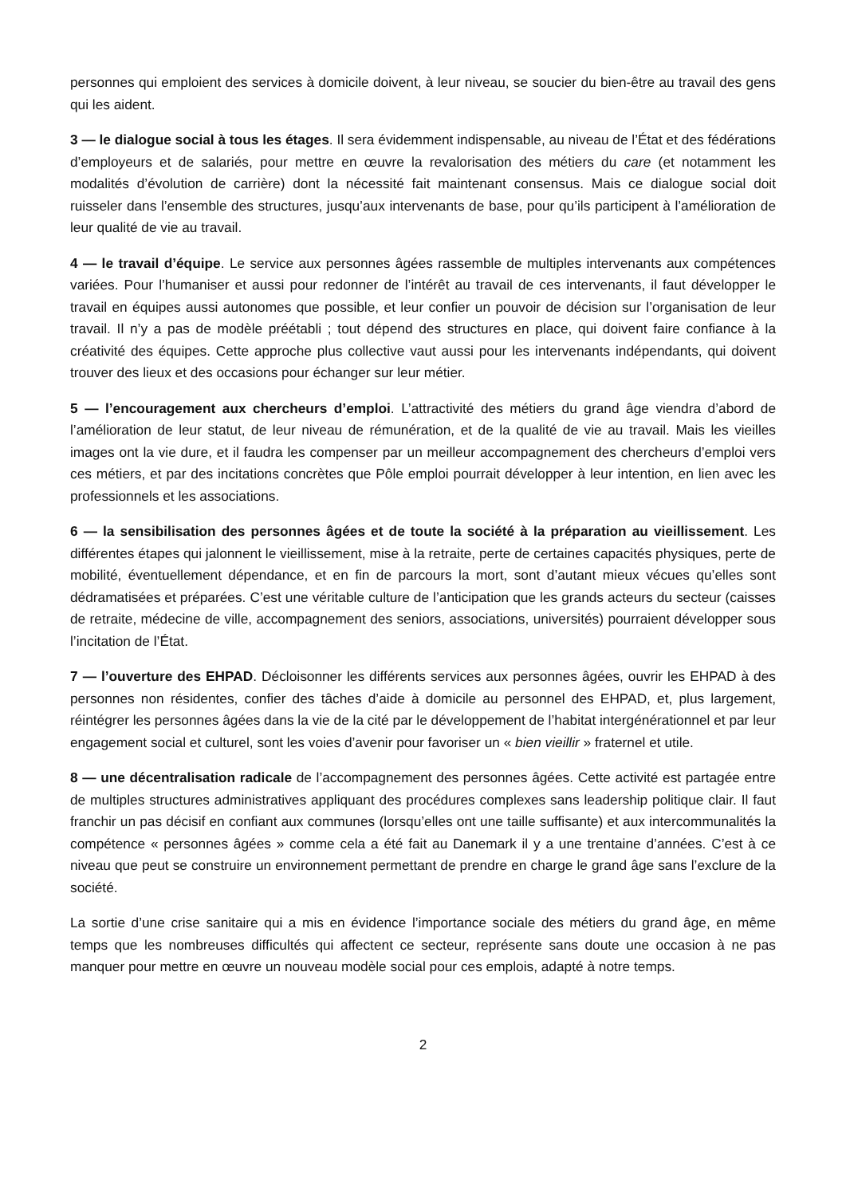personnes qui emploient des services à domicile doivent, à leur niveau, se soucier du bien-être au travail des gens qui les aident.
3 — le dialogue social à tous les étages. Il sera évidemment indispensable, au niveau de l’État et des fédérations d’employeurs et de salariés, pour mettre en œuvre la revalorisation des métiers du care (et notamment les modalités d’évolution de carrière) dont la nécessité fait maintenant consensus. Mais ce dialogue social doit ruisseler dans l’ensemble des structures, jusqu’aux intervenants de base, pour qu’ils participent à l’amélioration de leur qualité de vie au travail.
4 — le travail d’équipe. Le service aux personnes âgées rassemble de multiples intervenants aux compétences variées. Pour l’humaniser et aussi pour redonner de l’intérêt au travail de ces intervenants, il faut développer le travail en équipes aussi autonomes que possible, et leur confier un pouvoir de décision sur l’organisation de leur travail. Il n’y a pas de modèle préétabli ; tout dépend des structures en place, qui doivent faire confiance à la créativité des équipes. Cette approche plus collective vaut aussi pour les intervenants indépendants, qui doivent trouver des lieux et des occasions pour échanger sur leur métier.
5 — l’encouragement aux chercheurs d’emploi. L’attractivité des métiers du grand âge viendra d’abord de l’amélioration de leur statut, de leur niveau de rémunération, et de la qualité de vie au travail. Mais les vieilles images ont la vie dure, et il faudra les compenser par un meilleur accompagnement des chercheurs d’emploi vers ces métiers, et par des incitations concrètes que Pôle emploi pourrait développer à leur intention, en lien avec les professionnels et les associations.
6 — la sensibilisation des personnes âgées et de toute la société à la préparation au vieillissement. Les différentes étapes qui jalonnent le vieillissement, mise à la retraite, perte de certaines capacités physiques, perte de mobilité, éventuellement dépendance, et en fin de parcours la mort, sont d’autant mieux vécues qu’elles sont dédramatisées et préparées. C’est une véritable culture de l’anticipation que les grands acteurs du secteur (caisses de retraite, médecine de ville, accompagnement des seniors, associations, universités) pourraient développer sous l’incitation de l’État.
7 — l’ouverture des EHPAD. Décloisonner les différents services aux personnes âgées, ouvrir les EHPAD à des personnes non résidentes, confier des tâches d’aide à domicile au personnel des EHPAD, et, plus largement, réintégrer les personnes âgées dans la vie de la cité par le développement de l’habitat intergénérationnel et par leur engagement social et culturel, sont les voies d’avenir pour favoriser un « bien vieillir » fraternel et utile.
8 — une décentralisation radicale de l’accompagnement des personnes âgées. Cette activité est partagée entre de multiples structures administratives appliquant des procédures complexes sans leadership politique clair. Il faut franchir un pas décisif en confiant aux communes (lorsqu’elles ont une taille suffisante) et aux intercommunalités la compétence « personnes âgées » comme cela a été fait au Danemark il y a une trentaine d’années. C’est à ce niveau que peut se construire un environnement permettant de prendre en charge le grand âge sans l’exclure de la société.
La sortie d’une crise sanitaire qui a mis en évidence l’importance sociale des métiers du grand âge, en même temps que les nombreuses difficultés qui affectent ce secteur, représente sans doute une occasion à ne pas manquer pour mettre en œuvre un nouveau modèle social pour ces emplois, adapté à notre temps.
2